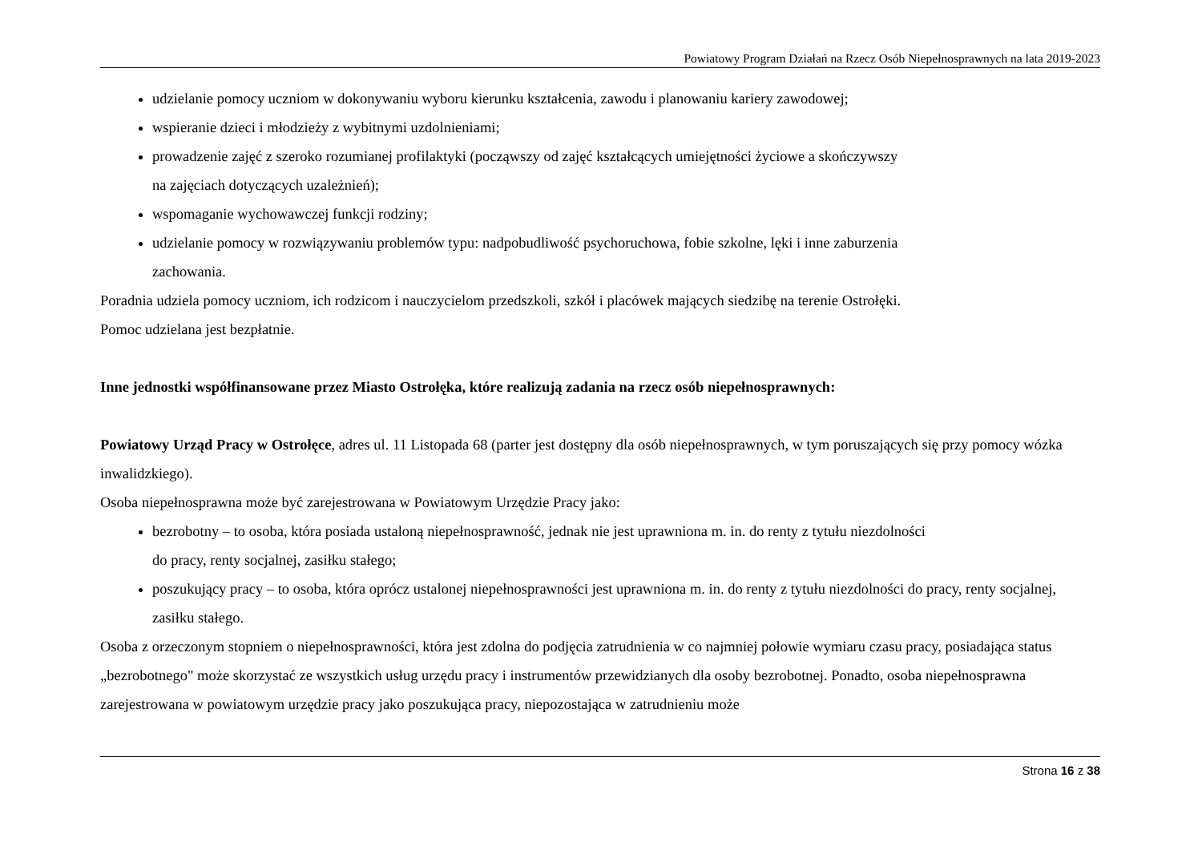Powiatowy Program Działań na Rzecz Osób Niepełnosprawnych na lata 2019-2023
udzielanie pomocy uczniom w dokonywaniu wyboru kierunku kształcenia, zawodu i planowaniu kariery zawodowej;
wspieranie dzieci i młodzieży z wybitnymi uzdolnieniami;
prowadzenie zajęć z szeroko rozumianej profilaktyki (począwszy od zajęć kształcących umiejętności życiowe a skończywszy
na zajęciach dotyczących uzależnień);
wspomaganie wychowawczej funkcji rodziny;
udzielanie pomocy w rozwiązywaniu problemów typu: nadpobudliwość psychoruchowa, fobie szkolne, lęki i inne zaburzenia
zachowania.
Poradnia udziela pomocy uczniom, ich rodzicom i nauczycielom przedszkoli, szkół i placówek mających siedzibę na terenie Ostrołęki.
Pomoc udzielana jest bezpłatnie.
Inne jednostki współfinansowane przez Miasto Ostrołęka, które realizują zadania na rzecz osób niepełnosprawnych:
Powiatowy Urząd Pracy w Ostrołęce, adres ul. 11 Listopada 68 (parter jest dostępny dla osób niepełnosprawnych, w tym poruszających się przy pomocy wózka inwalidzkiego).
Osoba niepełnosprawna może być zarejestrowana w Powiatowym Urzędzie Pracy jako:
bezrobotny – to osoba, która posiada ustaloną niepełnosprawność, jednak nie jest uprawniona m. in. do renty z tytułu niezdolności
do pracy, renty socjalnej, zasiłku stałego;
poszukujący pracy – to osoba, która oprócz ustalonej niepełnosprawności jest uprawniona m. in. do renty z tytułu niezdolności do pracy, renty socjalnej, zasiłku stałego.
Osoba z orzeczonym stopniem o niepełnosprawności, która jest zdolna do podjęcia zatrudnienia w co najmniej połowie wymiaru czasu pracy, posiadająca status „bezrobotnego" może skorzystać ze wszystkich usług urzędu pracy i instrumentów przewidzianych dla osoby bezrobotnej. Ponadto, osoba niepełnosprawna zarejestrowana w powiatowym urzędzie pracy jako poszukująca pracy, niepozostająca w zatrudnieniu może
Strona 16 z 38